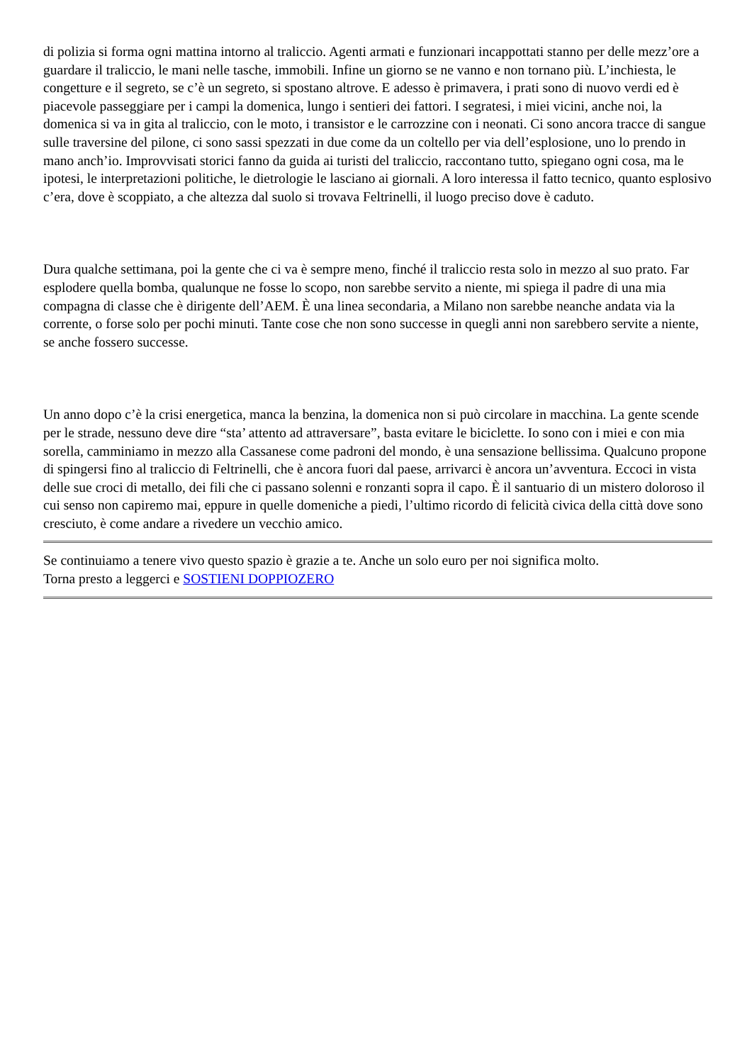di polizia si forma ogni mattina intorno al traliccio. Agenti armati e funzionari incappottati stanno per delle mezz’ore a guardare il traliccio, le mani nelle tasche, immobili. Infine un giorno se ne vanno e non tornano più. L’inchiesta, le congetture e il segreto, se c’è un segreto, si spostano altrove. E adesso è primavera, i prati sono di nuovo verdi ed è piacevole passeggiare per i campi la domenica, lungo i sentieri dei fattori. I segratesi, i miei vicini, anche noi, la domenica si va in gita al traliccio, con le moto, i transistor e le carrozzine con i neonati. Ci sono ancora tracce di sangue sulle traversine del pilone, ci sono sassi spezzati in due come da un coltello per via dell’esplosione, uno lo prendo in mano anch’io. Improvvisati storici fanno da guida ai turisti del traliccio, raccontano tutto, spiegano ogni cosa, ma le ipotesi, le interpretazioni politiche, le dietrologie le lasciano ai giornali. A loro interessa il fatto tecnico, quanto esplosivo c’era, dove è scoppiato, a che altezza dal suolo si trovava Feltrinelli, il luogo preciso dove è caduto.
Dura qualche settimana, poi la gente che ci va è sempre meno, finché il traliccio resta solo in mezzo al suo prato. Far esplodere quella bomba, qualunque ne fosse lo scopo, non sarebbe servito a niente, mi spiega il padre di una mia compagna di classe che è dirigente dell’AEM. È una linea secondaria, a Milano non sarebbe neanche andata via la corrente, o forse solo per pochi minuti. Tante cose che non sono successe in quegli anni non sarebbero servite a niente, se anche fossero successe.
Un anno dopo c’è la crisi energetica, manca la benzina, la domenica non si può circolare in macchina. La gente scende per le strade, nessuno deve dire “sta’ attento ad attraversare”, basta evitare le biciclette. Io sono con i miei e con mia sorella, camminiamo in mezzo alla Cassanese come padroni del mondo, è una sensazione bellissima. Qualcuno propone di spingersi fino al traliccio di Feltrinelli, che è ancora fuori dal paese, arrivarci è ancora un’avventura. Eccoci in vista delle sue croci di metallo, dei fili che ci passano solenni e ronzanti sopra il capo. È il santuario di un mistero doloroso il cui senso non capiremo mai, eppure in quelle domeniche a piedi, l’ultimo ricordo di felicità civica della città dove sono cresciuto, è come andare a rivedere un vecchio amico.
Se continuiamo a tenere vivo questo spazio è grazie a te. Anche un solo euro per noi significa molto.
Torna presto a leggerci e SOSTIENI DOPPIOZERO